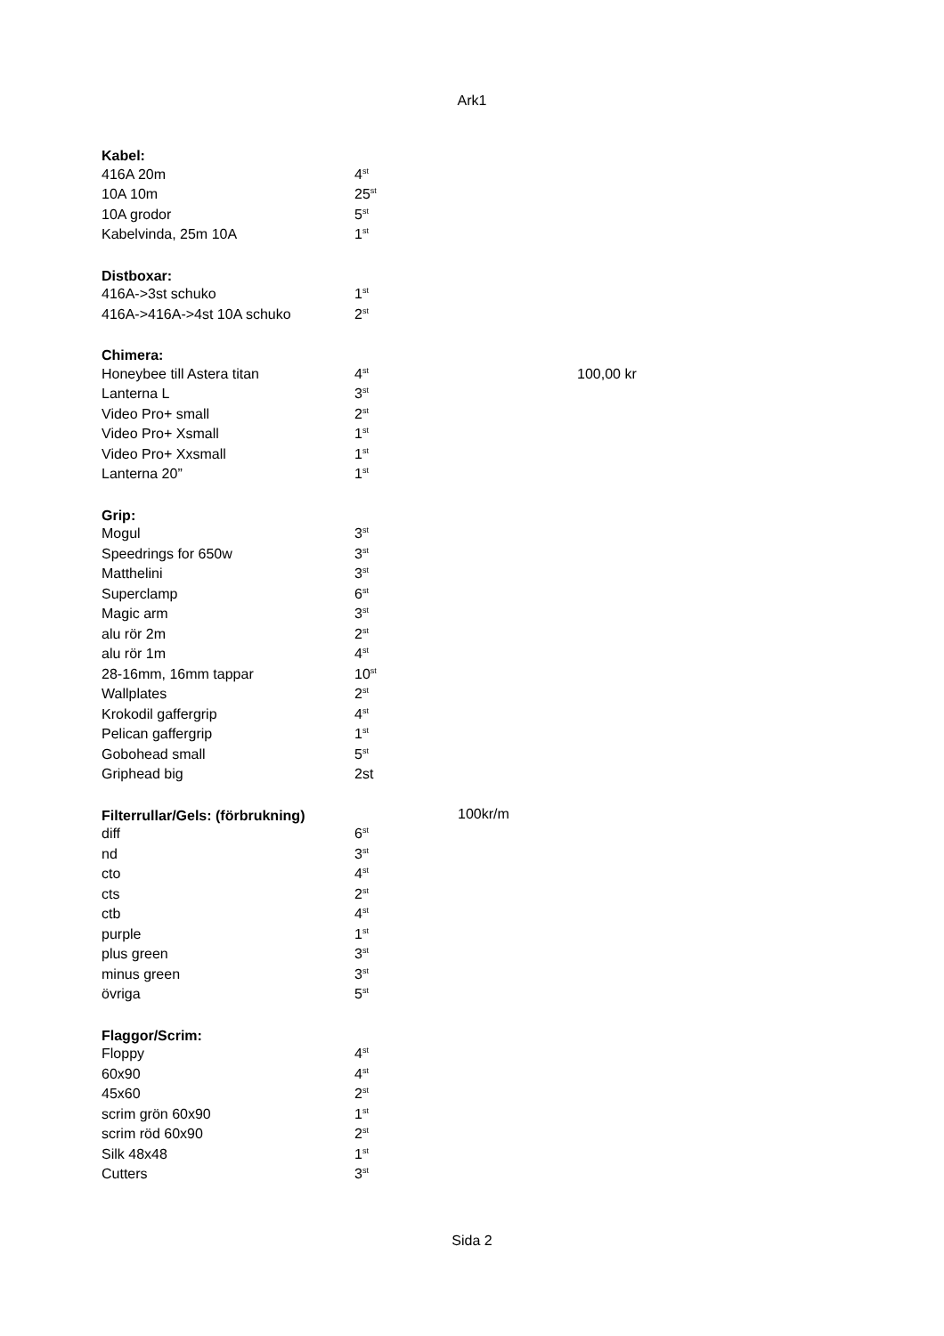Ark1
| Kabel: | | | |
| 416A 20m | 4<sup>st</sup> | | |
| 10A 10m | 25<sup>st</sup> | | |
| 10A grodor | 5<sup>st</sup> | | |
| Kabelvinda, 25m 10A | 1<sup>st</sup> | | |
| Distboxar: | | | |
| 416A->3st schuko | 1<sup>st</sup> | | |
| 416A->416A->4st 10A schuko | 2<sup>st</sup> | | |
| Chimera: | | | |
| Honeybee till Astera titan | 4<sup>st</sup> | | 100,00 kr |
| Lanterna L | 3<sup>st</sup> | | |
| Video Pro+ small | 2<sup>st</sup> | | |
| Video Pro+ Xsmall | 1<sup>st</sup> | | |
| Video Pro+ Xxsmall | 1<sup>st</sup> | | |
| Lanterna 20” | 1<sup>st</sup> | | |
| Grip: | | | |
| Mogul | 3<sup>st</sup> | | |
| Speedrings for 650w | 3<sup>st</sup> | | |
| Matthelini | 3<sup>st</sup> | | |
| Superclamp | 6<sup>st</sup> | | |
| Magic arm | 3<sup>st</sup> | | |
| alu rör 2m | 2<sup>st</sup> | | |
| alu rör 1m | 4<sup>st</sup> | | |
| 28-16mm, 16mm tappar | 10<sup>st</sup> | | |
| Wallplates | 2<sup>st</sup> | | |
| Krokodil gaffergrip | 4<sup>st</sup> | | |
| Pelican gaffergrip | 1<sup>st</sup> | | |
| Gobohead small | 5<sup>st</sup> | | |
| Griphead big | 2st | | |
| Filterrullar/Gels: (förbrukning) | | 100kr/m | |
| diff | 6<sup>st</sup> | | |
| nd | 3<sup>st</sup> | | |
| cto | 4<sup>st</sup> | | |
| cts | 2<sup>st</sup> | | |
| ctb | 4<sup>st</sup> | | |
| purple | 1<sup>st</sup> | | |
| plus green | 3<sup>st</sup> | | |
| minus green | 3<sup>st</sup> | | |
| övriga | 5<sup>st</sup> | | |
| Flaggor/Scrim: | | | |
| Floppy | 4<sup>st</sup> | | |
| 60x90 | 4<sup>st</sup> | | |
| 45x60 | 2<sup>st</sup> | | |
| scrim grön 60x90 | 1<sup>st</sup> | | |
| scrim röd 60x90 | 2<sup>st</sup> | | |
| Silk 48x48 | 1<sup>st</sup> | | |
| Cutters | 3<sup>st</sup> | | |
Sida 2